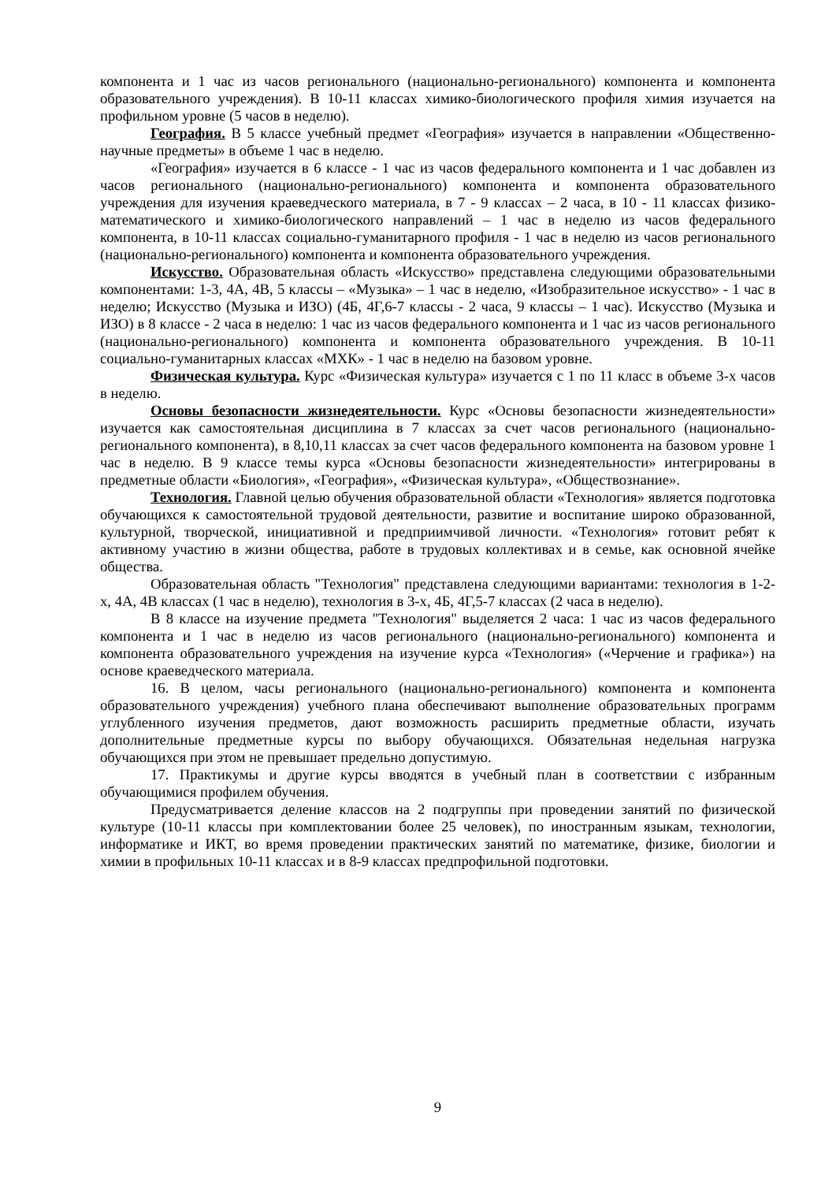компонента и 1 час из часов регионального (национально-регионального) компонента и компонента образовательного учреждения). В 10-11 классах химико-биологического профиля химия изучается на профильном уровне (5 часов в неделю).
География. В 5 классе учебный предмет «География» изучается в направлении «Общественно-научные предметы» в объеме 1 час в неделю.
«География» изучается в 6 классе - 1 час из часов федерального компонента и 1 час добавлен из часов регионального (национально-регионального) компонента и компонента образовательного учреждения для изучения краеведческого материала, в 7 - 9 классах – 2 часа, в 10 - 11 классах физико-математического и химико-биологического направлений – 1 час в неделю из часов федерального компонента, в 10-11 классах социально-гуманитарного профиля - 1 час в неделю из часов регионального (национально-регионального) компонента и компонента образовательного учреждения.
Искусство. Образовательная область «Искусство» представлена следующими образовательными компонентами: 1-3, 4А, 4В, 5 классы – «Музыка» – 1 час в неделю, «Изобразительное искусство» - 1 час в неделю; Искусство (Музыка и ИЗО) (4Б, 4Г,6-7 классы - 2 часа, 9 классы – 1 час). Искусство (Музыка и ИЗО) в 8 классе - 2 часа в неделю: 1 час из часов федерального компонента и 1 час из часов регионального (национально-регионального) компонента и компонента образовательного учреждения. В 10-11 социально-гуманитарных классах «МХК» - 1 час в неделю на базовом уровне.
Физическая культура. Курс «Физическая культура» изучается с 1 по 11 класс в объеме 3-х часов в неделю.
Основы безопасности жизнедеятельности. Курс «Основы безопасности жизнедеятельности» изучается как самостоятельная дисциплина в 7 классах за счет часов регионального (национально-регионального компонента), в 8,10,11 классах за счет часов федерального компонента на базовом уровне 1 час в неделю. В 9 классе темы курса «Основы безопасности жизнедеятельности» интегрированы в предметные области «Биология», «География», «Физическая культура», «Обществознание».
Технология. Главной целью обучения образовательной области «Технология» является подготовка обучающихся к самостоятельной трудовой деятельности, развитие и воспитание широко образованной, культурной, творческой, инициативной и предприимчивой личности. «Технология» готовит ребят к активному участию в жизни общества, работе в трудовых коллективах и в семье, как основной ячейке общества.
Образовательная область "Технология" представлена следующими вариантами: технология в 1-2-х, 4А, 4В классах (1 час в неделю), технология в 3-х, 4Б, 4Г,5-7 классах (2 часа в неделю).
В 8 классе на изучение предмета "Технология" выделяется 2 часа: 1 час из часов федерального компонента и 1 час в неделю из часов регионального (национально-регионального) компонента и компонента образовательного учреждения на изучение курса «Технология» («Черчение и графика») на основе краеведческого материала.
16. В целом, часы регионального (национально-регионального) компонента и компонента образовательного учреждения) учебного плана обеспечивают выполнение образовательных программ углубленного изучения предметов, дают возможность расширить предметные области, изучать дополнительные предметные курсы по выбору обучающихся. Обязательная недельная нагрузка обучающихся при этом не превышает предельно допустимую.
17. Практикумы и другие курсы вводятся в учебный план в соответствии с избранным обучающимися профилем обучения.
Предусматривается деление классов на 2 подгруппы при проведении занятий по физической культуре (10-11 классы при комплектовании более 25 человек), по иностранным языкам, технологии, информатике и ИКТ, во время проведении практических занятий по математике, физике, биологии и химии в профильных 10-11 классах и в 8-9 классах предпрофильной подготовки.
9